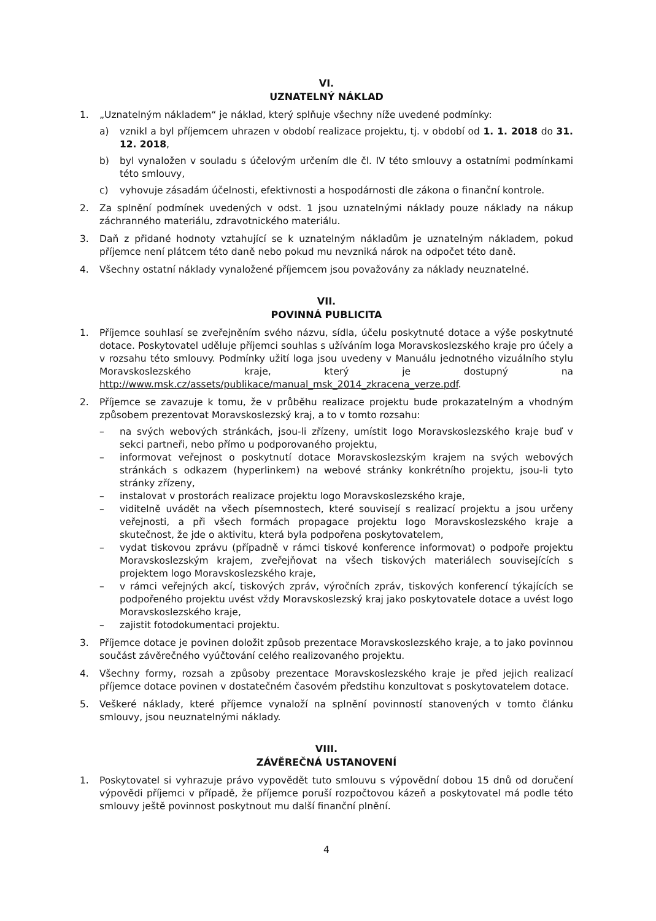VI.
UZNATELNÝ NÁKLAD
1. „Uznatelným nákladem“ je náklad, který splňuje všechny níže uvedené podmínky:
a) vznikl a byl příjemcem uhrazen v období realizace projektu, tj. v období od 1. 1. 2018 do 31. 12. 2018,
b) byl vynaložen v souladu s účelovým určením dle čl. IV této smlouvy a ostatními podmínkami této smlouvy,
c) vyhovuje zásadám účelnosti, efektivnosti a hospodárnosti dle zákona o finanční kontrole.
2. Za splnění podmínek uvedených v odst. 1 jsou uznatelnými náklady pouze náklady na nákup záchranného materiálu, zdravotnického materiálu.
3. Daň z přidané hodnoty vztahující se k uznatelným nákladům je uznatelným nákladem, pokud příjemce není plátcem této daně nebo pokud mu nevzniká nárok na odpočet této daně.
4. Všechny ostatní náklady vynaložené příjemcem jsou považovány za náklady neuznatelné.
VII.
POVINNÁ PUBLICITA
1. Příjemce souhlasí se zveřejněním svého názvu, sídla, účelu poskytnuté dotace a výše poskytnuté dotace. Poskytovatel uděluje příjemci souhlas s užíváním loga Moravskoslezského kraje pro účely a v rozsahu této smlouvy. Podmínky užití loga jsou uvedeny v Manuálu jednotného vizuálního stylu Moravskoslezského kraje, který je dostupný na http://www.msk.cz/assets/publikace/manual_msk_2014_zkracena_verze.pdf.
2. Příjemce se zavazuje k tomu, že v průběhu realizace projektu bude prokazatelným a vhodným způsobem prezentovat Moravskoslezský kraj, a to v tomto rozsahu:
– na svých webových stránkách, jsou-li zřízeny, umístit logo Moravskoslezského kraje buď v sekci partneři, nebo přímo u podporovaného projektu,
– informovat veřejnost o poskytnutí dotace Moravskoslezským krajem na svých webových stránkách s odkazem (hyperlinkem) na webové stránky konkrétního projektu, jsou-li tyto stránky zřízeny,
– instalovat v prostorách realizace projektu logo Moravskoslezského kraje,
– viditelně uvádět na všech písemnostech, které souvisejí s realizací projektu a jsou určeny veřejnosti, a při všech formách propagace projektu logo Moravskoslezského kraje a skutečnost, že jde o aktivitu, která byla podpořena poskytovatelem,
– vydat tiskovou zprávu (případně v rámci tiskové konference informovat) o podpoře projektu Moravskoslezským krajem, zveřejňovat na všech tiskových materiálech souvisejících s projektem logo Moravskoslezského kraje,
– v rámci veřejných akcí, tiskových zpráv, výročních zpráv, tiskových konferencí týkajících se podpořeného projektu uvést vždy Moravskoslezský kraj jako poskytovatele dotace a uvést logo Moravskoslezského kraje,
– zajistit fotodokumentaci projektu.
3. Příjemce dotace je povinen doložit způsob prezentace Moravskoslezského kraje, a to jako povinnou součást závěrečného vyúčtování celého realizovaného projektu.
4. Všechny formy, rozsah a způsoby prezentace Moravskoslezského kraje je před jejich realizací příjemce dotace povinen v dostatečném časovém předstihu konzultovat s poskytovatelem dotace.
5. Veškeré náklady, které příjemce vynaloží na splnění povinností stanovených v tomto článku smlouvy, jsou neuznatelnými náklady.
VIII.
ZÁVĚREČNÁ USTANOVENÍ
1. Poskytovatel si vyhrazuje právo vypovědět tuto smlouvu s výpovědní dobou 15 dnů od doručení výpovědi příjemci v případě, že příjemce poruší rozpočtovou kázeň a poskytovatel má podle této smlouvy ještě povinnost poskytnout mu další finanční plnění.
4